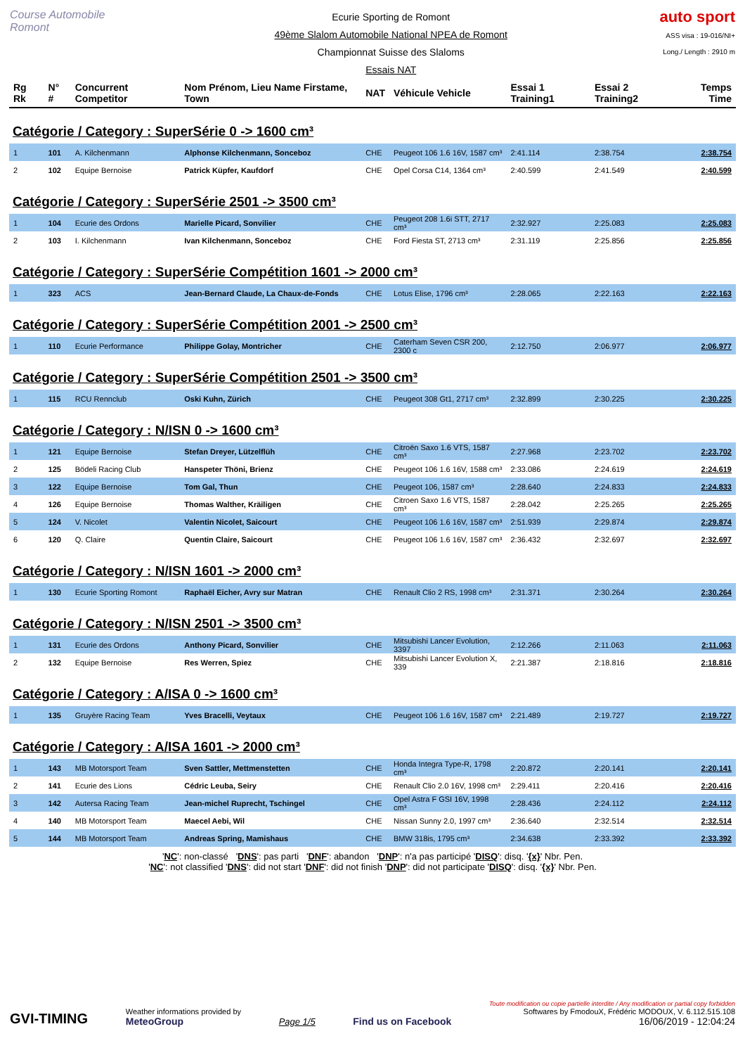Course Automobile Romont
Ecurie Sporting de Romont
49ème Slalom Automobile National NPEA de Romont
Championnat Suisse des Slaloms
Essais NAT
auto sport
ASS visa : 19-016/NI+
Long./ Length : 2910 m
| Rg Rk | N° # | Concurrent Competitor | Nom Prénom, Lieu Name Firstame, Town | NAT | Véhicule Vehicle | Essai 1 Training1 | Essai 2 Training2 | Temps Time |
| Catégorie / Category : SuperSérie 0 -> 1600 cm³ | | | | | | | | |
| 1 | 101 | A. Kilchenmann | Alphonse Kilchenmann, Sonceboz | CHE | Peugeot 106 1.6 16V, 1587 cm³ | 2:41.114 | 2:38.754 | 2:38.754 |
| 2 | 102 | Equipe Bernoise | Patrick Küpfer, Kaufdorf | CHE | Opel Corsa C14, 1364 cm³ | 2:40.599 | 2:41.549 | 2:40.599 |
| Catégorie / Category : SuperSérie 2501 -> 3500 cm³ | | | | | | | | |
| 1 | 104 | Ecurie des Ordons | Marielle Picard, Sonvilier | CHE | Peugeot 208 1.6i STT, 2717 cm³ | 2:32.927 | 2:25.083 | 2:25.083 |
| 2 | 103 | I. Kilchenmann | Ivan Kilchenmann, Sonceboz | CHE | Ford Fiesta ST, 2713 cm³ | 2:31.119 | 2:25.856 | 2:25.856 |
| Catégorie / Category : SuperSérie Compétition 1601 -> 2000 cm³ | | | | | | | | |
| 1 | 323 | ACS | Jean-Bernard Claude, La Chaux-de-Fonds | CHE | Lotus Elise, 1796 cm³ | 2:28.065 | 2:22.163 | 2:22.163 |
| Catégorie / Category : SuperSérie Compétition 2001 -> 2500 cm³ | | | | | | | | |
| 1 | 110 | Ecurie Performance | Philippe Golay, Montricher | CHE | Caterham Seven CSR 200, 2300 c | 2:12.750 | 2:06.977 | 2:06.977 |
| Catégorie / Category : SuperSérie Compétition 2501 -> 3500 cm³ | | | | | | | | |
| 1 | 115 | RCU Rennclub | Oski Kuhn, Zürich | CHE | Peugeot 308 Gt1, 2717 cm³ | 2:32.899 | 2:30.225 | 2:30.225 |
| Catégorie / Category : N/ISN 0 -> 1600 cm³ | | | | | | | | |
| 1 | 121 | Equipe Bernoise | Stefan Dreyer, Lützelflüh | CHE | Citroën Saxo 1.6 VTS, 1587 cm³ | 2:27.968 | 2:23.702 | 2:23.702 |
| 2 | 125 | Bödeli Racing Club | Hanspeter Thöni, Brienz | CHE | Peugeot 106 1.6 16V, 1588 cm³ | 2:33.086 | 2:24.619 | 2:24.619 |
| 3 | 122 | Equipe Bernoise | Tom Gal, Thun | CHE | Peugeot 106, 1587 cm³ | 2:28.640 | 2:24.833 | 2:24.833 |
| 4 | 126 | Equipe Bernoise | Thomas Walther, Kräiligen | CHE | Citroen Saxo 1.6 VTS, 1587 cm³ | 2:28.042 | 2:25.265 | 2:25.265 |
| 5 | 124 | V. Nicolet | Valentin Nicolet, Saicourt | CHE | Peugeot 106 1.6 16V, 1587 cm³ | 2:51.939 | 2:29.874 | 2:29.874 |
| 6 | 120 | Q. Claire | Quentin Claire, Saicourt | CHE | Peugeot 106 1.6 16V, 1587 cm³ | 2:36.432 | 2:32.697 | 2:32.697 |
| Catégorie / Category : N/ISN 1601 -> 2000 cm³ | | | | | | | | |
| 1 | 130 | Ecurie Sporting Romont | Raphaël Eicher, Avry sur Matran | CHE | Renault Clio 2 RS, 1998 cm³ | 2:31.371 | 2:30.264 | 2:30.264 |
| Catégorie / Category : N/ISN 2501 -> 3500 cm³ | | | | | | | | |
| 1 | 131 | Ecurie des Ordons | Anthony Picard, Sonvilier | CHE | Mitsubishi Lancer Evolution, 3397 | 2:12.266 | 2:11.063 | 2:11.063 |
| 2 | 132 | Equipe Bernoise | Res Werren, Spiez | CHE | Mitsubishi Lancer Evolution X, 339 | 2:21.387 | 2:18.816 | 2:18.816 |
| Catégorie / Category : A/ISA 0 -> 1600 cm³ | | | | | | | | |
| 1 | 135 | Gruyère Racing Team | Yves Bracelli, Veytaux | CHE | Peugeot 106 1.6 16V, 1587 cm³ | 2:21.489 | 2:19.727 | 2:19.727 |
| Catégorie / Category : A/ISA 1601 -> 2000 cm³ | | | | | | | | |
| 1 | 143 | MB Motorsport Team | Sven Sattler, Mettmenstetten | CHE | Honda Integra Type-R, 1798 cm³ | 2:20.872 | 2:20.141 | 2:20.141 |
| 2 | 141 | Ecurie des Lions | Cédric Leuba, Seiry | CHE | Renault Clio 2.0 16V, 1998 cm³ | 2:29.411 | 2:20.416 | 2:20.416 |
| 3 | 142 | Autersa Racing Team | Jean-michel Ruprecht, Tschingel | CHE | Opel Astra F GSI 16V, 1998 cm³ | 2:28.436 | 2:24.112 | 2:24.112 |
| 4 | 140 | MB Motorsport Team | Maecel Aebi, Wil | CHE | Nissan Sunny 2.0, 1997 cm³ | 2:36.640 | 2:32.514 | 2:32.514 |
| 5 | 144 | MB Motorsport Team | Andreas Spring, Mamishaus | CHE | BMW 318is, 1795 cm³ | 2:34.638 | 2:33.392 | 2:33.392 |
'NC': non-classé 'DNS': pas parti 'DNF': abandon 'DNP': n'a pas participé 'DISQ': disq. '{x}' Nbr. Pen.
'NC': not classified 'DNS': did not start 'DNF': did not finish 'DNP': did not participate 'DISQ': disq. '{x}' Nbr. Pen.
GVI-TIMING
Weather informations provided by
MeteoGroup
Page 1/5
Find us on Facebook
Toute modification ou copie partielle interdite / Any modification or partial copy forbidden
Softwares by FmodouX, Frédéric MODOUX, V. 6.112.515.108
16/06/2019 - 12:04:24